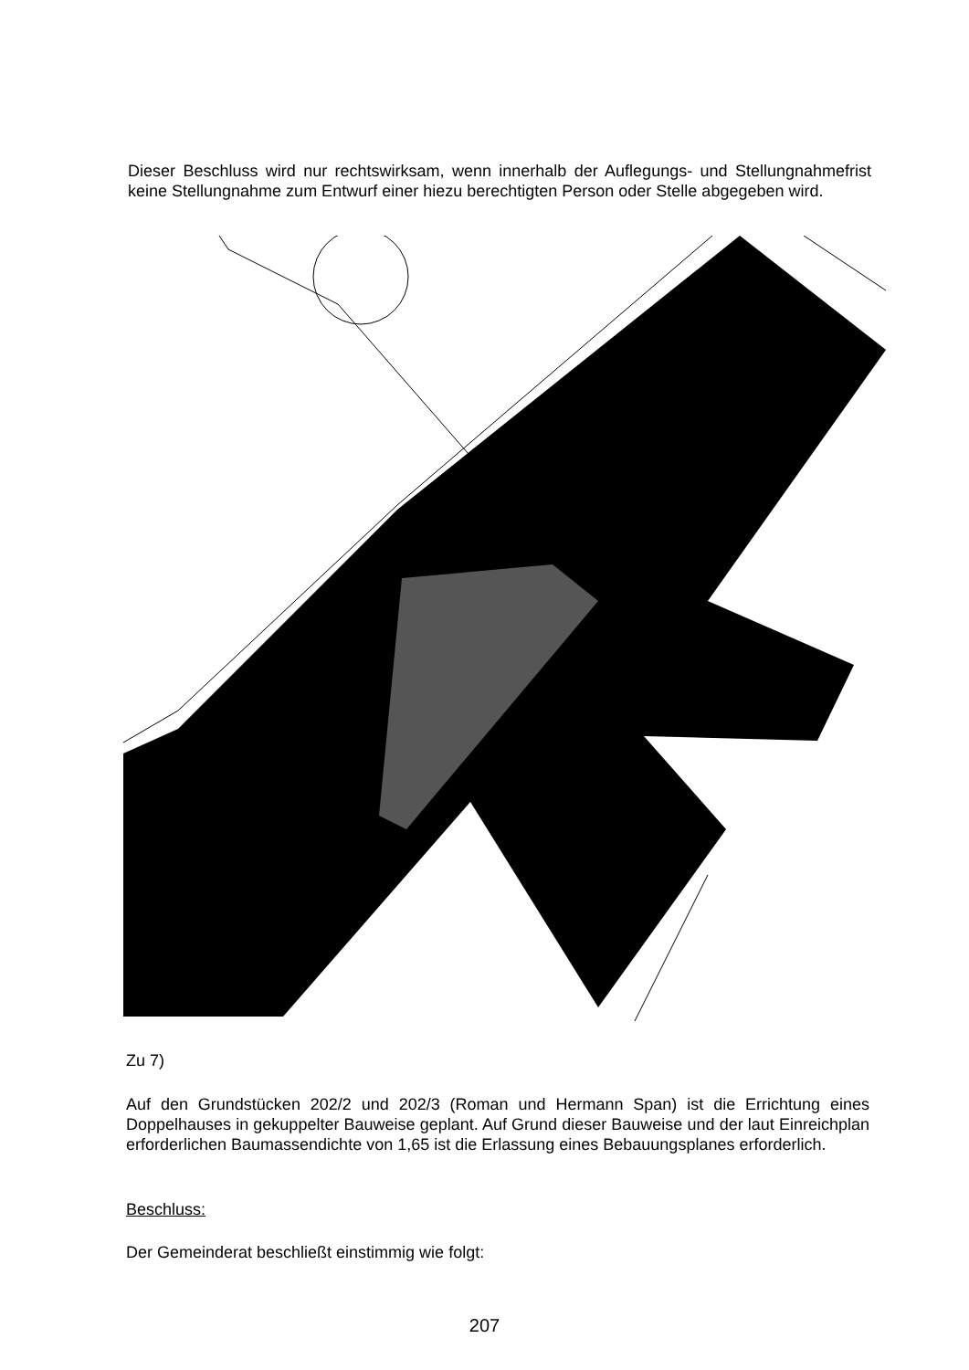Dieser Beschluss wird nur rechtswirksam, wenn innerhalb der Auflegungs- und Stellungnahmefrist keine Stellungnahme zum Entwurf einer hiezu berechtigten Person oder Stelle abgegeben wird.
Zu 7)
Auf den Grundstücken 202/2 und 202/3 (Roman und Hermann Span) ist die Errichtung eines Doppelhauses in gekuppelter Bauweise geplant. Auf Grund dieser Bauweise und der laut Einreichplan erforderlichen Baumassendichte von 1,65 ist die Erlassung eines Bebauungsplanes erforderlich.
Beschluss:
Der Gemeinderat beschließt einstimmig wie folgt:
207